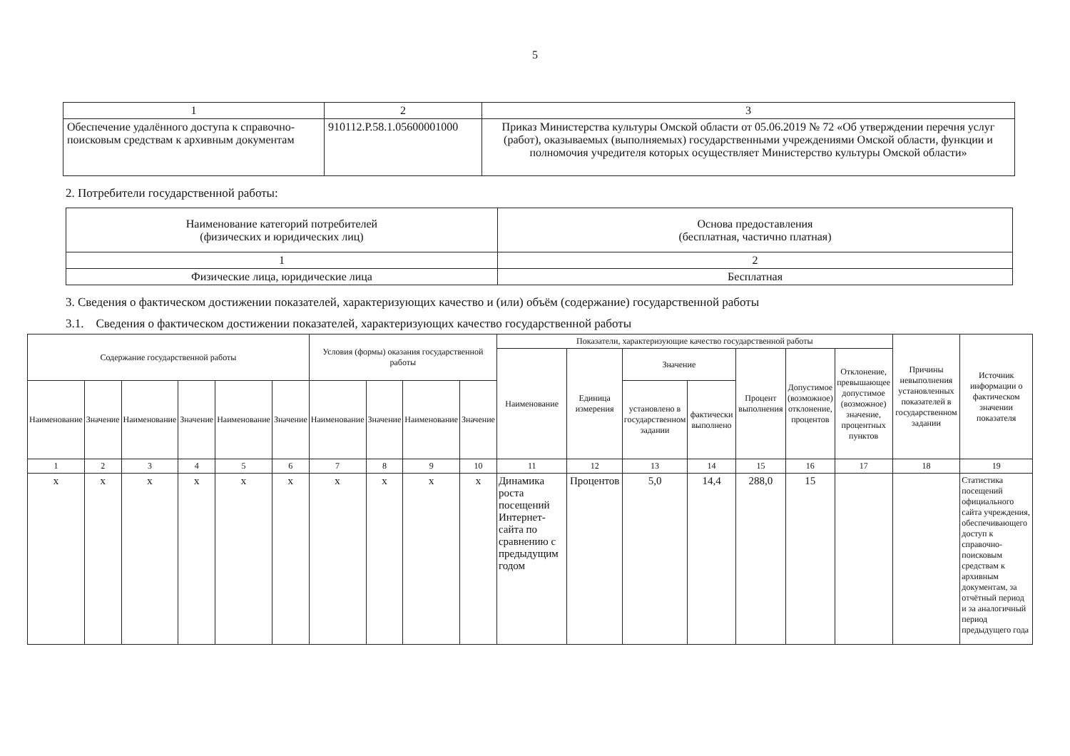5
| 1 | 2 | 3 |
| Обеспечение удалённого доступа к справочно-поисковым средствам к архивным документам | 910112.Р.58.1.05600001000 | Приказ Министерства культуры Омской области от 05.06.2019 № 72 «Об утверждении перечня услуг (работ), оказываемых (выполняемых) государственными учреждениями Омской области, функции и полномочия учредителя которых осуществляет Министерство культуры Омской области» |
2. Потребители государственной работы:
| Наименование категорий потребителей (физических и юридических лиц) | Основа предоставления (бесплатная, частично платная) |
| 1 | 2 |
| Физические лица, юридические лица | Бесплатная |
3. Сведения о фактическом достижении показателей, характеризующих качество и (или) объём (содержание) государственной работы
3.1. Сведения о фактическом достижении показателей, характеризующих качество государственной работы
| Содержание государственной работы | | | | | | Условия (формы) оказания государственной работы | | | | Показатели, характеризующие качество государственной работы | | | | | | | Причины невыполнения установленных показателей в государственном задании | Источник информации о фактическом значении показателя |
| --- | --- | --- | --- | --- | --- | --- | --- | --- | --- | --- | --- | --- | --- | --- | --- | --- | --- | --- |
| | | | | | | | | | | Наименование | Единица измерения | Значение | | Процент выполнения | Допустимое (возможное) отклонение, процентов | Отклонение, превышающее допустимое (возможное) значение, процентных пунктов | | |
| Наименование | Значение | Наименование | Значение | Наименование | Значение | Наименование | Значение | Наименование | Значение | | | установлено в государственном задании | фактически выполнено | | | | | |
| 1 | 2 | 3 | 4 | 5 | 6 | 7 | 8 | 9 | 10 | 11 | 12 | 13 | 14 | 15 | 16 | 17 | 18 | 19 |
| х | х | х | х | х | х | х | х | х | х | Динамика роста посещений Интернет-сайта по сравнению с предыдущим годом | Процентов | 5,0 | 14,4 | 288,0 | 15 | | | Статистика посещений официального сайта учреждения, обеспечивающего доступ к справочно-поисковым средствам к архивным документам, за отчётный период и за аналогичный период предыдущего года |